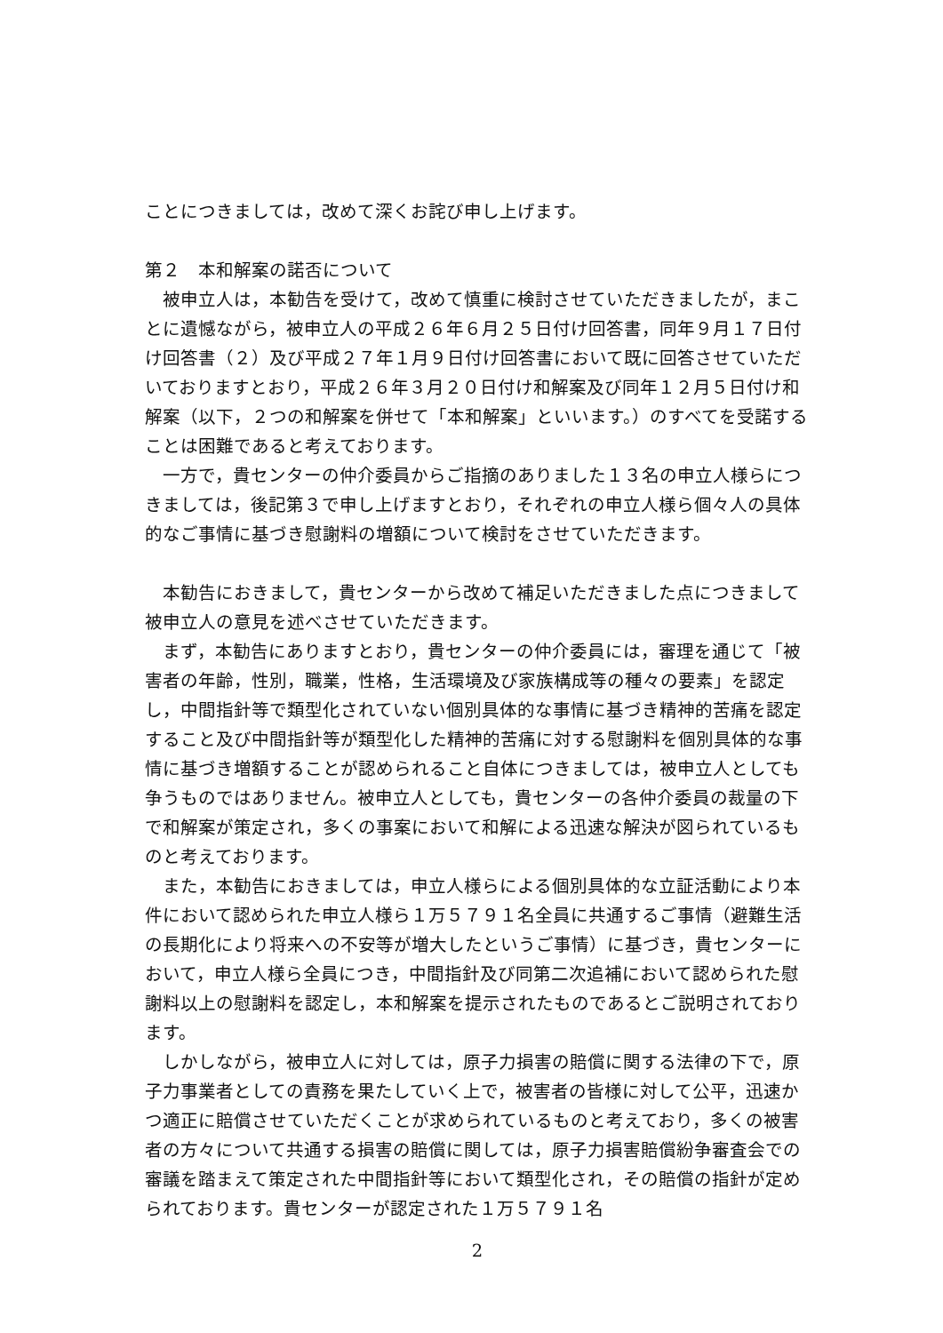ことにつきましては，改めて深くお詫び申し上げます。
第２　本和解案の諾否について
被申立人は，本勧告を受けて，改めて慎重に検討させていただきましたが，まことに遺憾ながら，被申立人の平成２６年６月２５日付け回答書，同年９月１７日付け回答書（２）及び平成２７年１月９日付け回答書において既に回答させていただいておりますとおり，平成２６年３月２０日付け和解案及び同年１２月５日付け和解案（以下，２つの和解案を併せて「本和解案」といいます。）のすべてを受諾することは困難であると考えております。
一方で，貴センターの仲介委員からご指摘のありました１３名の申立人様らにつきましては，後記第３で申し上げますとおり，それぞれの申立人様ら個々人の具体的なご事情に基づき慰謝料の増額について検討をさせていただきます。
本勧告におきまして，貴センターから改めて補足いただきました点につきまして被申立人の意見を述べさせていただきます。
まず，本勧告にありますとおり，貴センターの仲介委員には，審理を通じて「被害者の年齢，性別，職業，性格，生活環境及び家族構成等の種々の要素」を認定し，中間指針等で類型化されていない個別具体的な事情に基づき精神的苦痛を認定すること及び中間指針等が類型化した精神的苦痛に対する慰謝料を個別具体的な事情に基づき増額することが認められること自体につきましては，被申立人としても争うものではありません。被申立人としても，貴センターの各仲介委員の裁量の下で和解案が策定され，多くの事案において和解による迅速な解決が図られているものと考えております。
また，本勧告におきましては，申立人様らによる個別具体的な立証活動により本件において認められた申立人様ら１万５７９１名全員に共通するご事情（避難生活の長期化により将来への不安等が増大したというご事情）に基づき，貴センターにおいて，申立人様ら全員につき，中間指針及び同第二次追補において認められた慰謝料以上の慰謝料を認定し，本和解案を提示されたものであるとご説明されております。
しかしながら，被申立人に対しては，原子力損害の賠償に関する法律の下で，原子力事業者としての責務を果たしていく上で，被害者の皆様に対して公平，迅速かつ適正に賠償させていただくことが求められているものと考えており，多くの被害者の方々について共通する損害の賠償に関しては，原子力損害賠償紛争審査会での審議を踏まえて策定された中間指針等において類型化され，その賠償の指針が定められております。貴センターが認定された１万５７９１名
2